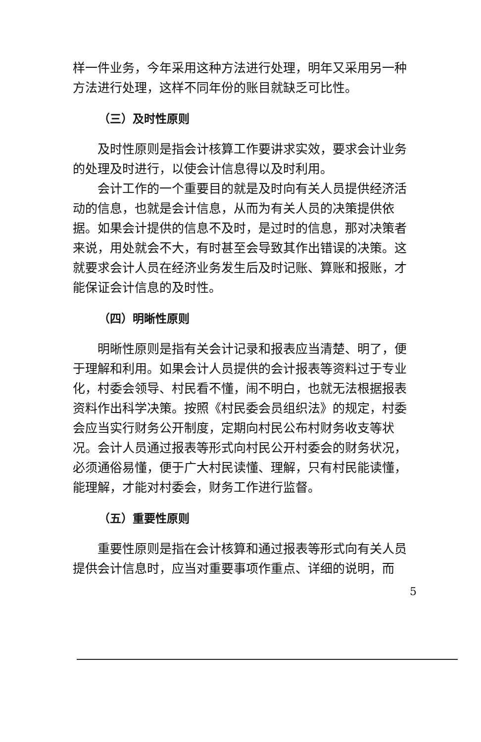样一件业务，今年采用这种方法进行处理，明年又采用另一种方法进行处理，这样不同年份的账目就缺乏可比性。
（三）及时性原则
及时性原则是指会计核算工作要讲求实效，要求会计业务的处理及时进行，以使会计信息得以及时利用。
会计工作的一个重要目的就是及时向有关人员提供经济活动的信息，也就是会计信息，从而为有关人员的决策提供依据。如果会计提供的信息不及时，是过时的信息，那对决策者来说，用处就会不大，有时甚至会导致其作出错误的决策。这就要求会计人员在经济业务发生后及时记账、算账和报账，才能保证会计信息的及时性。
（四）明晰性原则
明晰性原则是指有关会计记录和报表应当清楚、明了，便于理解和利用。如果会计人员提供的会计报表等资料过于专业化，村委会领导、村民看不懂，闹不明白，也就无法根据报表资料作出科学决策。按照《村民委会员组织法》的规定，村委会应当实行财务公开制度，定期向村民公布村财务收支等状况。会计人员通过报表等形式向村民公开村委会的财务状况，必须通俗易懂，便于广大村民读懂、理解，只有村民能读懂，能理解，才能对村委会，财务工作进行监督。
（五）重要性原则
重要性原则是指在会计核算和通过报表等形式向有关人员提供会计信息时，应当对重要事项作重点、详细的说明，而
5